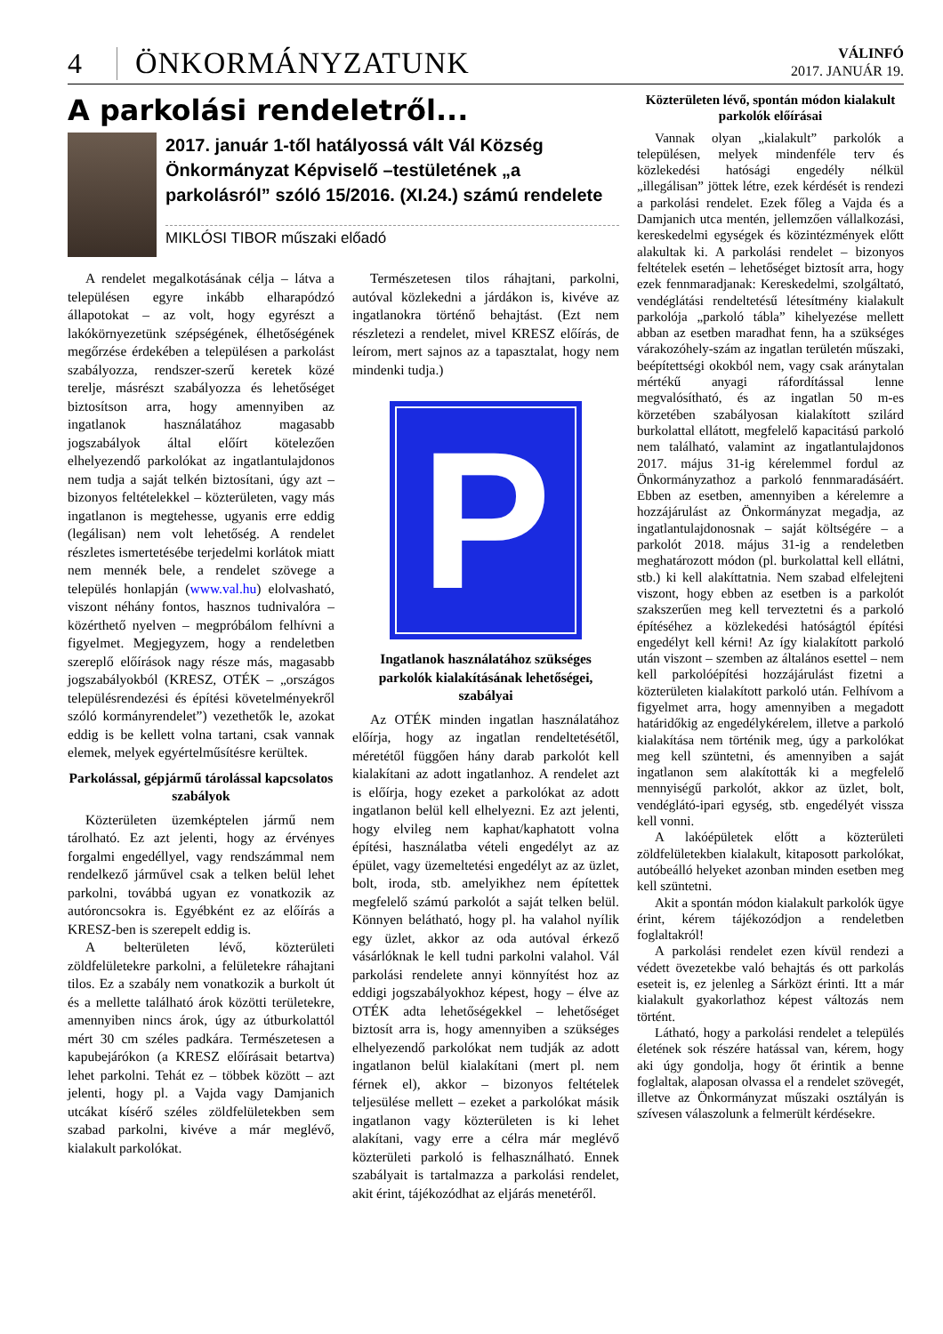4
ÖNKORMÁNYZATUNK
VÁLINFÓ
2017. JANUÁR 19.
A parkolási rendeletről...
2017. január 1-től hatályossá vált Vál Község Önkormányzat Képviselő –testületének „a parkolásról” szóló 15/2016. (XI.24.) számú rendelete
MIKLÓSI TIBOR műszaki előadó
A rendelet megalkotásának célja – látva a településen egyre inkább elharapódzó állapotokat – az volt, hogy egyrészt a lakókörnyezetünk szépségének, élhetőségének megőrzése érdekében a településen a parkolást szabályozza, rendszer-szerű keretek közé terelje, másrészt szabályozza és lehetőséget biztosítson arra, hogy amennyiben az ingatlanok használatához magasabb jogszabályok által előírt kötelezően elhelyezendő parkolókat az ingatlantulajdonos nem tudja a saját telkén biztosítani, úgy azt – bizonyos feltételekkel – közterületen, vagy más ingatlanon is megtehesse, ugyanis erre eddig (legálisan) nem volt lehetőség. A rendelet részletes ismertetésébe terjedelmi korlátok miatt nem mennék bele, a rendelet szövege a település honlapján (www.val.hu) elolvasható, viszont néhány fontos, hasznos tudnivalóra – közérthető nyelven – megpróbálom felhívni a figyelmet. Megjegyzem, hogy a rendeletben szereplő előírások nagy része más, magasabb jogszabályokból (KRESZ, OTÉK – „országos településrendezési és építési követelményekről szóló kormányrendelet”) vezethetők le, azokat eddig is be kellett volna tartani, csak vannak elemek, melyek egyértelműsítésre kerültek.
Parkolással, gépjármű tárolással kapcsolatos szabályok
Közterületen üzemképtelen jármű nem tárolható. Ez azt jelenti, hogy az érvényes forgalmi engedéllyel, vagy rendszámmal nem rendelkező járművel csak a telken belül lehet parkolni, továbbá ugyan ez vonatkozik az autóroncsokra is. Egyébként ez az előírás a KRESZ-ben is szerepelt eddig is.
A belterületen lévő, közterületi zöldfelületekre parkolni, a felületekre ráhajtani tilos. Ez a szabály nem vonatkozik a burkolt út és a mellette található árok közötti területekre, amennyiben nincs árok, úgy az útburkolattól mért 30 cm széles padkára. Természetesen a kapubejárókon (a KRESZ előírásait betartva) lehet parkolni. Tehát ez – többek között – azt jelenti, hogy pl. a Vajda vagy Damjanich utcákat kísérő széles zöldfelületekben sem szabad parkolni, kivéve a már meglévő, kialakult parkolókat.
Természetesen tilos ráhajtani, parkolni, autóval közlekedni a járdákon is, kivéve az ingatlanokra történő behajtást. (Ezt nem részletezi a rendelet, mivel KRESZ előírás, de leírom, mert sajnos az a tapasztalat, hogy nem mindenki tudja.)
P
Ingatlanok használatához szükséges parkolók kialakításának lehetőségei, szabályai
Az OTÉK minden ingatlan használatához előírja, hogy az ingatlan rendeltetésétől, méretétől függően hány darab parkolót kell kialakítani az adott ingatlanhoz. A rendelet azt is előírja, hogy ezeket a parkolókat az adott ingatlanon belül kell elhelyezni. Ez azt jelenti, hogy elvileg nem kaphat/kaphatott volna építési, használatba vételi engedélyt az az épület, vagy üzemeltetési engedélyt az az üzlet, bolt, iroda, stb. amelyikhez nem építettek megfelelő számú parkolót a saját telken belül. Könnyen belátható, hogy pl. ha valahol nyílik egy üzlet, akkor az oda autóval érkező vásárlóknak le kell tudni parkolni valahol. Vál parkolási rendelete annyi könnyítést hoz az eddigi jogszabályokhoz képest, hogy – élve az OTÉK adta lehetőségekkel – lehetőséget biztosít arra is, hogy amennyiben a szükséges elhelyezendő parkolókat nem tudják az adott ingatlanon belül kialakítani (mert pl. nem férnek el), akkor – bizonyos feltételek teljesülése mellett – ezeket a parkolókat másik ingatlanon vagy közterületen is ki lehet alakítani, vagy erre a célra már meglévő közterületi parkoló is felhasználható. Ennek szabályait is tartalmazza a parkolási rendelet, akit érint, tájékozódhat az eljárás menetéről.
Közterületen lévő, spontán módon kialakult parkolók előírásai
Vannak olyan „kialakult” parkolók a településen, melyek mindenféle terv és közlekedési hatósági engedély nélkül „illegálisan” jöttek létre, ezek kérdését is rendezi a parkolási rendelet. Ezek főleg a Vajda és a Damjanich utca mentén, jellemzően vállalkozási, kereskedelmi egységek és közintézmények előtt alakultak ki. A parkolási rendelet – bizonyos feltételek esetén – lehetőséget biztosít arra, hogy ezek fennmaradjanak: Kereskedelmi, szolgáltató, vendéglátási rendeltetésű létesítmény kialakult parkolója „parkoló tábla” kihelyezése mellett abban az esetben maradhat fenn, ha a szükséges várakozóhely-szám az ingatlan területén műszaki, beépítettségi okokból nem, vagy csak aránytalan mértékű anyagi ráfordítással lenne megvalósítható, és az ingatlan 50 m-es körzetében szabályosan kialakított szilárd burkolattal ellátott, megfelelő kapacitású parkoló nem található, valamint az ingatlantulajdonos 2017. május 31-ig kérelemmel fordul az Önkormányzathoz a parkoló fennmaradásáért. Ebben az esetben, amennyiben a kérelemre a hozzájárulást az Önkormányzat megadja, az ingatlantulajdonosnak – saját költségére – a parkolót 2018. május 31-ig a rendeletben meghatározott módon (pl. burkolattal kell ellátni, stb.) ki kell alakíttatnia. Nem szabad elfelejteni viszont, hogy ebben az esetben is a parkolót szakszerűen meg kell terveztetni és a parkoló építéséhez a közlekedési hatóságtól építési engedélyt kell kérni! Az így kialakított parkoló után viszont – szemben az általános esettel – nem kell parkolóépítési hozzájárulást fizetni a közterületen kialakított parkoló után. Felhívom a figyelmet arra, hogy amennyiben a megadott határidőkig az engedélykérelem, illetve a parkoló kialakítása nem történik meg, úgy a parkolókat meg kell szüntetni, és amennyiben a saját ingatlanon sem alakították ki a megfelelő mennyiségű parkolót, akkor az üzlet, bolt, vendéglátó-ipari egység, stb. engedélyét vissza kell vonni.
A lakóépületek előtt a közterületi zöldfelületekben kialakult, kitaposott parkolókat, autóbeálló helyeket azonban minden esetben meg kell szüntetni.
Akit a spontán módon kialakult parkolók ügye érint, kérem tájékozódjon a rendeletben foglaltakról!
A parkolási rendelet ezen kívül rendezi a védett övezetekbe való behajtás és ott parkolás eseteit is, ez jelenleg a Sárközt érinti. Itt a már kialakult gyakorlathoz képest változás nem történt.
Látható, hogy a parkolási rendelet a település életének sok részére hatással van, kérem, hogy aki úgy gondolja, hogy őt érintik a benne foglaltak, alaposan olvassa el a rendelet szövegét, illetve az Önkormányzat műszaki osztályán is szívesen válaszolunk a felmerült kérdésekre.